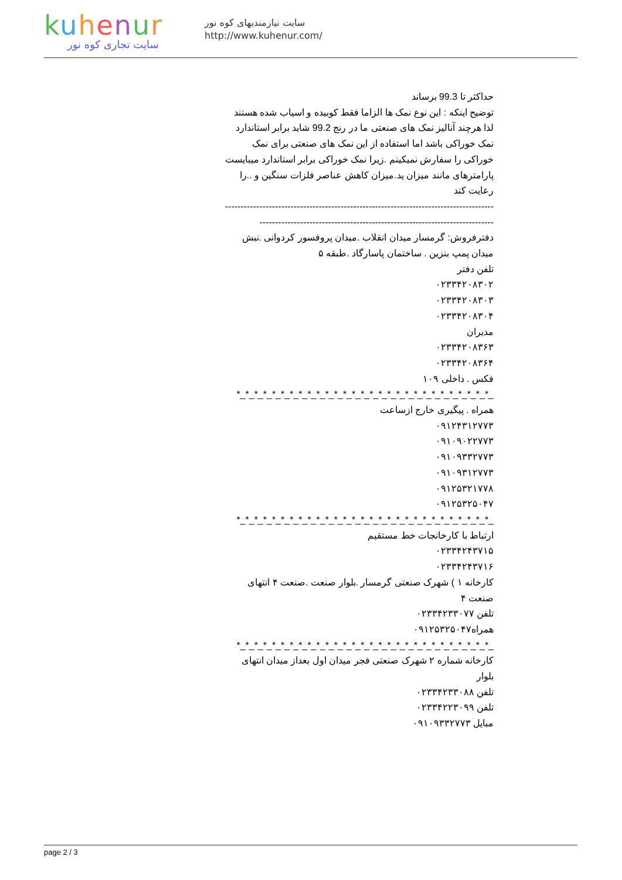kuhenur
سایت تجاری کوه نور
سایت نیازمندیهای کوه نور
http://www.kuhenur.com/
حداکثر تا 99.3 برساند
توضیح اینکه : این نوع نمک ها الزاما فقط کوبیده و اسیاب شده هستند لذا هرچند آنالیز نمک های صنعتی ما در رنج 99.2 شاید برابر استاندارد نمک خوراکی باشد اما استفاده از این نمک های صنعتی برای نمک خوراکی را سفارش نمیکینم .زیرا نمک خوراکی برابر استاندارد میبایست پارامترهای مانند میزان ید.میزان کاهش عناصر فلزات سنگین و ..را رعایت کند
-----------------------------------------------------------------------------------------------------------------------------------------------------------------
دفترفروش: گرمسار میدان انقلاب .میدان پروفسور کردوانی .نبش میدان پمپ بنزین . ساختمان پاسارگاد .طبقه ۵
تلفن دفتر
۰۲۳۳۴۲۰۸۳۰۲
۰۲۳۳۴۲۰۸۳۰۳
۰۲۳۳۴۲۰۸۳۰۴
مدیران
۰۲۳۳۴۲۰۸۳۶۳
۰۲۳۳۴۲۰۸۳۶۴
فکس . داخلی ۱۰۹
_*_*_*_*_*_*_*_*_*_*_*_*_*_*_*_*_*_*_*_*_*_*_*_*_*_*_*_*_*
همراه . پیگیری خارج ازساعت
۰۹۱۲۴۳۱۲۷۷۳
۰۹۱۰۹۰۲۲۷۷۳
۰۹۱۰۹۳۳۲۷۷۳
۰۹۱۰۹۳۱۲۷۷۳
۰۹۱۲۵۳۲۱۷۷۸
۰۹۱۲۵۳۲۵۰۴۷
_*_*_*_*_*_*_*_*_*_*_*_*_*_*_*_*_*_*_*_*_*_*_*_*_*_*_*_*_*
ارتباط با کارخانجات خط مستقیم
۰۲۳۳۴۲۴۳۷۱۵
۰۲۳۳۴۲۴۳۷۱۶
کارخانه ۱ ) شهرک صنعتی گرمسار .بلوار صنعت .صنعت ۴ انتهای صنعت ۴
تلفن ۰۲۳۳۴۲۳۳۰۷۷
همراه۰۹۱۲۵۳۲۵۰۴۷
_*_*_*_*_*_*_*_*_*_*_*_*_*_*_*_*_*_*_*_*_*_*_*_*_*_*_*_*_*
کارخانه شماره ۲ شهرک صنعتی فجر میدان اول بعداز میدان انتهای بلوار
تلفن ۰۲۳۳۴۲۳۳۰۸۸
تلفن ۰۲۳۳۴۲۲۳۰۹۹
مبایل ۰۹۱۰۹۳۳۲۷۷۳
page 2 / 3